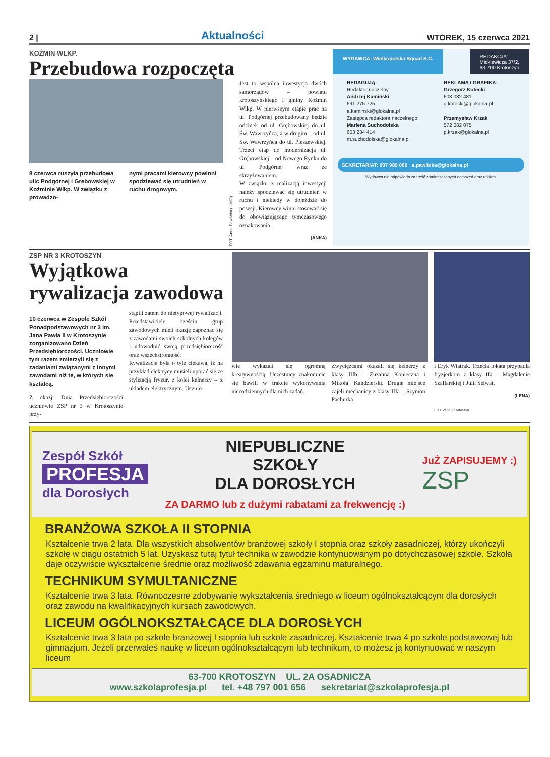2 | Aktualności WTOREK, 15 czerwca 2021
KOŹMIN WLKP.
Przebudowa rozpoczęta
8 czerwca ruszyła przebudowa ulic Podgórnej i Grębowskiej w Koźminie Wlkp. W związku z prowadzo-
nymi pracami kierowcy powinni spodziewać się utrudnień w ruchu drogowym.
FOT. Anna Pawlicka (UMiG)
Jest to wspólna inwestycja dwóch samorządów – powiatu krotoszyńskiego i gminy Koźmin Wlkp. W pierwszym etapie prac na ul. Podgórnej przebudowany będzie odcinek od ul. Grębowskiej do ul. Św. Wawrzyńca, a w drugim – od ul. Św. Wawrzyńca do ul. Pleszewskiej. Trzeci etap do modernizacja ul. Grębowskiej – od Nowego Rynku do ul. Podgórnej wraz ze skrzyżowaniem.
W związku z realizacją inwestycji należy spodziewać się utrudnień w ruchu i niekiedy w dojeździe do posesji. Kierowcy winni stosować się do obowiązującego tymczasowego oznakowania.
(ANKA)
WYDAWCA: Wielkopolska Squad S.C.
REDAKCJA:
Mickiewicza 37/2,
63-700 Krotoszyn
REDAGUJĄ:
Redaktor naczelny:
Andrzej Kamiński
691 275 725
a.kaminski@glokalna.pl
Zastępca redaktora naczelnego:
Marlena Suchodolska
603 234 414
m.suchodolska@glokalna.pl
REKLAMA I GRAFIKA:
Grzegorz Kotecki
608 082 481
g.kotecki@glokalna.pl
Przemysław Krzak
572 082 075
p.krzak@glokalna.pl
SEKRETARIAT: 607 989 000 a.pawlicka@glokalna.pl
Wydawca nie odpowiada za treść zamieszczonych ogłoszeń oraz reklam.
ZSP NR 3 KROTOSZYN
Wyjątkowa rywalizacja zawodowa
10 czerwca w Zespole Szkół Ponadpodstawowych nr 3 im. Jana Pawła II w Krotoszynie zorganizowano Dzień Przedsiębiorczości. Uczniowie tym razem zmierzyli się z zadaniami związanymi z innymi zawodami niż te, w których się kształcą.
Z okazji Dnia Przedsiębiorczości uczniowie ZSP nr 3 w Krotoszynie przy-
stąpili zatem do nietypowej rywalizacji. Przedstawiciele sześciu grup zawodowych mieli okazję zapoznać się z zawodami swoich szkolnych kolegów i udowodnić swoją przedsiębiorczość oraz wszechstronność.
Rywalizacja była o tyle ciekawa, iż na przykład elektrycy musieli uporać się ze stylizacją fryzur, z kolei kelnerzy – z układem elektrycznym. Uczniο-
wie wykazali się ogromną kreatywnością. Uczestnicy znakomicie się bawili w trakcie wykonywania niecodziennych dla nich zadań.
Zwycięzcami okazali się kelnerzy z klasy IIIb – Zuzanna Konieczna i Mikołaj Kandzierski. Drugie miejsce zajeli mechanicy z klasy IIIa – Szymon Pachurka
i Eryk Wiatrak. Trzecia lokata przypadła fryzjerkom z klasy IIa – Magdalenie Szaflarskiej i Julii Selwat.
(LENA)
FOT. ZSP 3 Krotoszyn
Zespół Szkół
PROFESJA
dla Dorosłych
NIEPUBLICZNE
SZKOŁY
DLA DOROSŁYCH
ZA DARMO lub z dużymi rabatami za frekwencję :)
JuŻ ZAPISUJEMY :)
ZSP
BRANŻOWA SZKOŁA II STOPNIA
Kształcenie trwa 2 lata. Dla wszystkich absolwentów branżowej szkoły I stopnia oraz szkoły zasadniczej, którzy ukończyli szkołę w ciągu ostatnich 5 lat. Uzyskasz tutaj tytuł technika w zawodzie kontynuowanym po dotychczasowej szkole. Szkoła daje oczywiście wykształcenie średnie oraz możliwość zdawania egzaminu maturalnego.
TECHNIKUM SYMULTANICZNE
Kształcenie trwa 3 lata. Równoczesne zdobywanie wykształcenia średniego w liceum ogólnokształcącym dla dorosłych oraz zawodu na kwalifikacyjnych kursach zawodowych.
LICEUM OGÓLNOKSZTAŁCĄCE DLA DOROSŁYCH
Kształcenie trwa 3 lata po szkole branżowej I stopnia lub szkole zasadniczej. Kształcenie trwa 4 po szkole podstawowej lub gimnazjum. Jeżeli przerwałeś naukę w liceum ogólnokształcącym lub technikum, to możesz ją kontynuować w naszym liceum
63-700 KROTOSZYN UL. 2A OSADNICZA
www.szkolaprofesja.pl tel. +48 797 001 656 sekretariat@szkolaprofesja.pl